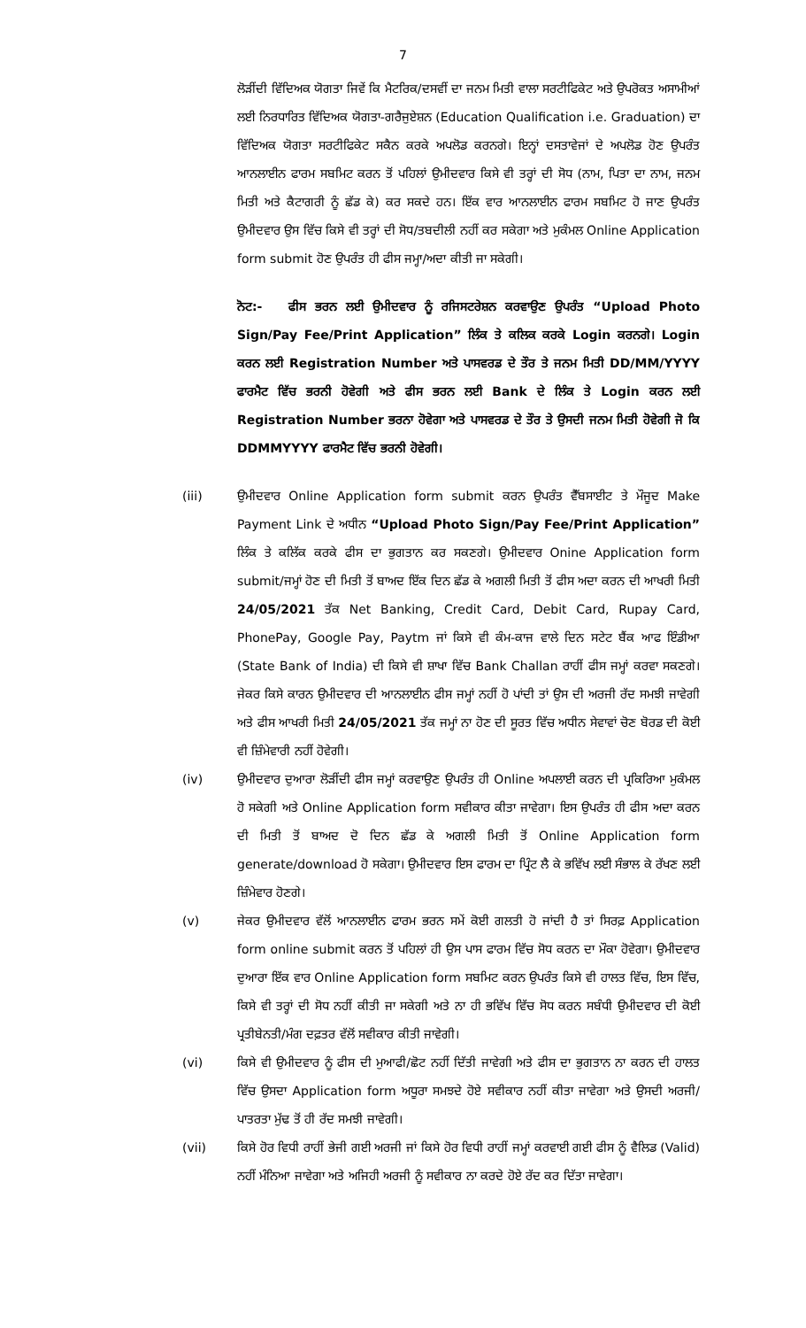7
ਲੋੜੀਂਦੀ ਵਿੱਦਿਅਕ ਯੋਗਤਾ ਜਿਵੇਂ ਕਿ ਮੈਟਰਿਕ/ਦਸਵੀਂ ਦਾ ਜਨਮ ਮਿਤੀ ਵਾਲਾ ਸਰਟੀਫਿਕੇਟ ਅਤੇ ਉਪਰੋਕਤ ਅਸਾਮੀਆਂ ਲਈ ਨਿਰਧਾਰਿਤ ਵਿੱਦਿਅਕ ਯੋਗਤਾ-ਗਰੈਜੁਏਸ਼ਨ (Education Qualification i.e. Graduation) ਦਾ ਵਿੱਦਿਅਕ ਯੋਗਤਾ ਸਰਟੀਫਿਕੇਟ ਸਕੈਨ ਕਰਕੇ ਅਪਲੋਡ ਕਰਨਗੇ। ਇਨ੍ਹਾਂ ਦਸਤਾਵੇਜਾਂ ਦੇ ਅਪਲੋਡ ਹੋਣ ਉਪਰੰਤ ਆਨਲਾਈਨ ਫਾਰਮ ਸਬਮਿਟ ਕਰਨ ਤੋਂ ਪਹਿਲਾਂ ਉਮੀਦਵਾਰ ਕਿਸੇ ਵੀ ਤਰ੍ਹਾਂ ਦੀ ਸੋਧ (ਨਾਮ, ਪਿਤਾ ਦਾ ਨਾਮ, ਜਨਮ ਮਿਤੀ ਅਤੇ ਕੈਟਾਗਰੀ ਨੂੰ ਛੱਡ ਕੇ) ਕਰ ਸਕਦੇ ਹਨ। ਇੱਕ ਵਾਰ ਆਨਲਾਈਨ ਫਾਰਮ ਸਬਮਿਟ ਹੋ ਜਾਣ ਉਪਰੰਤ ਉਮੀਦਵਾਰ ਉਸ ਵਿੱਚ ਕਿਸੇ ਵੀ ਤਰ੍ਹਾਂ ਦੀ ਸੋਧ/ਤਬਦੀਲੀ ਨਹੀਂ ਕਰ ਸਕੇਗਾ ਅਤੇ ਮੁਕੰਮਲ Online Application form submit ਹੋਣ ਉਪਰੰਤ ਹੀ ਫੀਸ ਜਮ੍ਹਾ/ਅਦਾ ਕੀਤੀ ਜਾ ਸਕੇਗੀ।
ਨੋਟ:- ਫੀਸ ਭਰਨ ਲਈ ਉਮੀਦਵਾਰ ਨੂੰ ਰਜਿਸਟਰੇਸ਼ਨ ਕਰਵਾਉਣ ਉਪਰੰਤ “Upload Photo Sign/Pay Fee/Print Application” ਲਿੰਕ ਤੇ ਕਲਿਕ ਕਰਕੇ Login ਕਰਨਗੇ। Login ਕਰਨ ਲਈ Registration Number ਅਤੇ ਪਾਸਵਰਡ ਦੇ ਤੌਰ ਤੇ ਜਨਮ ਮਿਤੀ DD/MM/YYYY ਫਾਰਮੈਟ ਵਿੱਚ ਭਰਨੀ ਹੋਵੇਗੀ ਅਤੇ ਫੀਸ ਭਰਨ ਲਈ Bank ਦੇ ਲਿੰਕ ਤੇ Login ਕਰਨ ਲਈ Registration Number ਭਰਨਾ ਹੋਵੇਗਾ ਅਤੇ ਪਾਸਵਰਡ ਦੇ ਤੌਰ ਤੇ ਉਸਦੀ ਜਨਮ ਮਿਤੀ ਹੋਵੇਗੀ ਜੋ ਕਿ DDMMYYYY ਫਾਰਮੈਟ ਵਿੱਚ ਭਰਨੀ ਹੋਵੇਗੀ।
(iii) ਉਮੀਦਵਾਰ Online Application form submit ਕਰਨ ਉਪਰੰਤ ਵੈੱਬਸਾਈਟ ਤੇ ਮੌਜੂਦ Make Payment Link ਦੇ ਅਧੀਨ “Upload Photo Sign/Pay Fee/Print Application” ਲਿੰਕ ਤੇ ਕਲਿੱਕ ਕਰਕੇ ਫੀਸ ਦਾ ਭੁਗਤਾਨ ਕਰ ਸਕਣਗੇ। ਉਮੀਦਵਾਰ Onine Application form submit/ਜਮ੍ਹਾਂ ਹੋਣ ਦੀ ਮਿਤੀ ਤੋਂ ਬਾਅਦ ਇੱਕ ਦਿਨ ਛੱਡ ਕੇ ਅਗਲੀ ਮਿਤੀ ਤੋਂ ਫੀਸ ਅਦਾ ਕਰਨ ਦੀ ਆਖਰੀ ਮਿਤੀ 24/05/2021 ਤੱਕ Net Banking, Credit Card, Debit Card, Rupay Card, PhonePay, Google Pay, Paytm ਜਾਂ ਕਿਸੇ ਵੀ ਕੰਮ-ਕਾਜ ਵਾਲੇ ਦਿਨ ਸਟੇਟ ਬੈਂਕ ਆਫ ਇੰਡੀਆ (State Bank of India) ਦੀ ਕਿਸੇ ਵੀ ਸ਼ਾਖਾ ਵਿੱਚ Bank Challan ਰਾਹੀਂ ਫੀਸ ਜਮ੍ਹਾਂ ਕਰਵਾ ਸਕਣਗੇ। ਜੇਕਰ ਕਿਸੇ ਕਾਰਨ ਉਮੀਦਵਾਰ ਦੀ ਆਨਲਾਈਨ ਫੀਸ ਜਮ੍ਹਾਂ ਨਹੀਂ ਹੋ ਪਾਂਦੀ ਤਾਂ ਉਸ ਦੀ ਅਰਜੀ ਰੱਦ ਸਮਝੀ ਜਾਵੇਗੀ ਅਤੇ ਫੀਸ ਆਖਰੀ ਮਿਤੀ 24/05/2021 ਤੱਕ ਜਮ੍ਹਾਂ ਨਾ ਹੋਣ ਦੀ ਸੂਰਤ ਵਿੱਚ ਅਧੀਨ ਸੇਵਾਵਾਂ ਚੋਣ ਬੋਰਡ ਦੀ ਕੋਈ ਵੀ ਜ਼ਿੰਮੇਵਾਰੀ ਨਹੀਂ ਹੋਵੇਗੀ।
(iv) ਉਮੀਦਵਾਰ ਦੁਆਰਾ ਲੋੜੀਂਦੀ ਫੀਸ ਜਮ੍ਹਾਂ ਕਰਵਾਉਣ ਉਪਰੰਤ ਹੀ Online ਅਪਲਾਈ ਕਰਨ ਦੀ ਪ੍ਰਕਿਰਿਆ ਮੁਕੰਮਲ ਹੋ ਸਕੇਗੀ ਅਤੇ Online Application form ਸਵੀਕਾਰ ਕੀਤਾ ਜਾਵੇਗਾ। ਇਸ ਉਪਰੰਤ ਹੀ ਫੀਸ ਅਦਾ ਕਰਨ ਦੀ ਮਿਤੀ ਤੋਂ ਬਾਅਦ ਦੋ ਦਿਨ ਛੱਡ ਕੇ ਅਗਲੀ ਮਿਤੀ ਤੋਂ Online Application form generate/download ਹੋ ਸਕੇਗਾ। ਉਮੀਦਵਾਰ ਇਸ ਫਾਰਮ ਦਾ ਪ੍ਰਿੰਟ ਲੈ ਕੇ ਭਵਿੱਖ ਲਈ ਸੰਭਾਲ ਕੇ ਰੱਖਣ ਲਈ ਜ਼ਿੰਮੇਵਾਰ ਹੋਣਗੇ।
(v) ਜੇਕਰ ਉਮੀਦਵਾਰ ਵੱਲੋਂ ਆਨਲਾਈਨ ਫਾਰਮ ਭਰਨ ਸਮੇਂ ਕੋਈ ਗਲਤੀ ਹੋ ਜਾਂਦੀ ਹੈ ਤਾਂ ਸਿਰਫ਼ Application form online submit ਕਰਨ ਤੋਂ ਪਹਿਲਾਂ ਹੀ ਉਸ ਪਾਸ ਫਾਰਮ ਵਿੱਚ ਸੋਧ ਕਰਨ ਦਾ ਮੌਕਾ ਹੋਵੇਗਾ। ਉਮੀਦਵਾਰ ਦੁਆਰਾ ਇੱਕ ਵਾਰ Online Application form ਸਬਮਿਟ ਕਰਨ ਉਪਰੰਤ ਕਿਸੇ ਵੀ ਹਾਲਤ ਵਿੱਚ, ਇਸ ਵਿੱਚ, ਕਿਸੇ ਵੀ ਤਰ੍ਹਾਂ ਦੀ ਸੋਧ ਨਹੀਂ ਕੀਤੀ ਜਾ ਸਕੇਗੀ ਅਤੇ ਨਾ ਹੀ ਭਵਿੱਖ ਵਿੱਚ ਸੋਧ ਕਰਨ ਸਬੰਧੀ ਉਮੀਦਵਾਰ ਦੀ ਕੋਈ ਪ੍ਰਤੀਬੇਨਤੀ/ਮੰਗ ਦਫ਼ਤਰ ਵੱਲੋਂ ਸਵੀਕਾਰ ਕੀਤੀ ਜਾਵੇਗੀ।
(vi) ਕਿਸੇ ਵੀ ਉਮੀਦਵਾਰ ਨੂੰ ਫੀਸ ਦੀ ਮੁਆਫੀ/ਛੋਟ ਨਹੀਂ ਦਿੱਤੀ ਜਾਵੇਗੀ ਅਤੇ ਫੀਸ ਦਾ ਭੁਗਤਾਨ ਨਾ ਕਰਨ ਦੀ ਹਾਲਤ ਵਿੱਚ ਉਸਦਾ Application form ਅਧੂਰਾ ਸਮਝਦੇ ਹੋਏ ਸਵੀਕਾਰ ਨਹੀਂ ਕੀਤਾ ਜਾਵੇਗਾ ਅਤੇ ਉਸਦੀ ਅਰਜੀ/ਪਾਤਰਤਾ ਮੁੱਢ ਤੋਂ ਹੀ ਰੱਦ ਸਮਝੀ ਜਾਵੇਗੀ।
(vii) ਕਿਸੇ ਹੋਰ ਵਿਧੀ ਰਾਹੀਂ ਭੇਜੀ ਗਈ ਅਰਜੀ ਜਾਂ ਕਿਸੇ ਹੋਰ ਵਿਧੀ ਰਾਹੀਂ ਜਮ੍ਹਾਂ ਕਰਵਾਈ ਗਈ ਫੀਸ ਨੂੰ ਵੈਲਿਡ (Valid) ਨਹੀਂ ਮੰਨਿਆ ਜਾਵੇਗਾ ਅਤੇ ਅਜਿਹੀ ਅਰਜੀ ਨੂੰ ਸਵੀਕਾਰ ਨਾ ਕਰਦੇ ਹੋਏ ਰੱਦ ਕਰ ਦਿੱਤਾ ਜਾਵੇਗਾ।